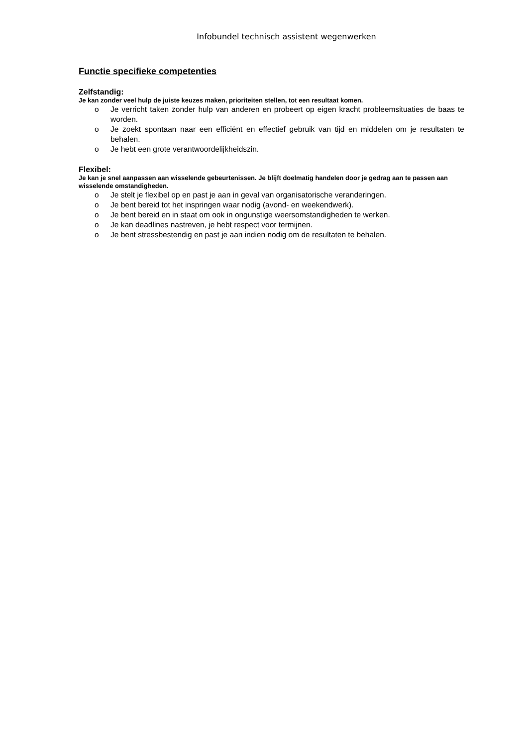Infobundel technisch assistent wegenwerken
Functie specifieke competenties
Zelfstandig:
Je kan zonder veel hulp de juiste keuzes maken, prioriteiten stellen, tot een resultaat komen.
o Je verricht taken zonder hulp van anderen en probeert op eigen kracht probleemsituaties de baas te worden.
o Je zoekt spontaan naar een efficiënt en effectief gebruik van tijd en middelen om je resultaten te behalen.
o Je hebt een grote verantwoordelijkheidszin.
Flexibel:
Je kan je snel aanpassen aan wisselende gebeurtenissen. Je blijft doelmatig handelen door je gedrag aan te passen aan wisselende omstandigheden.
o Je stelt je flexibel op en past je aan in geval van organisatorische veranderingen.
o Je bent bereid tot het inspringen waar nodig (avond- en weekendwerk).
o Je bent bereid en in staat om ook in ongunstige weersomstandigheden te werken.
o Je kan deadlines nastreven, je hebt respect voor termijnen.
o Je bent stressbestendig en past je aan indien nodig om de resultaten te behalen.